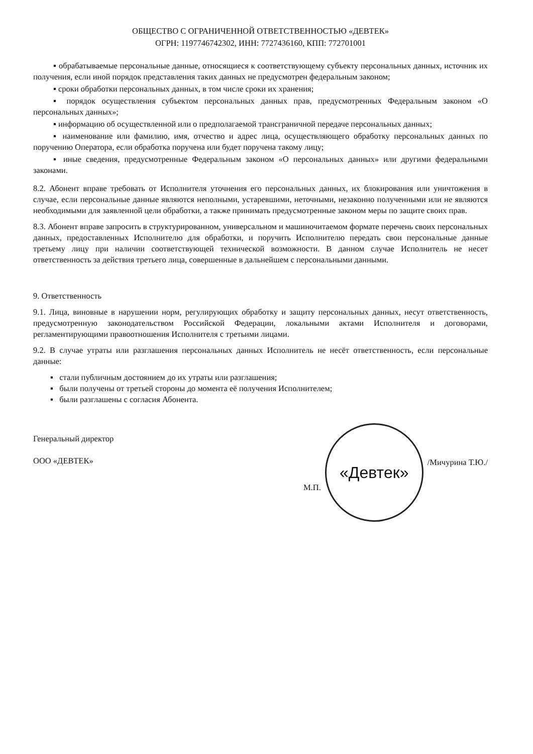ОБЩЕСТВО С ОГРАНИЧЕННОЙ ОТВЕТСТВЕННОСТЬЮ «ДЕВТЕК»
ОГРН: 1197746742302, ИНН: 7727436160, КПП: 772701001
▪ обрабатываемые персональные данные, относящиеся к соответствующему субъекту персональных данных, источник их получения, если иной порядок представления таких данных не предусмотрен федеральным законом;
▪ сроки обработки персональных данных, в том числе сроки их хранения;
▪ порядок осуществления субъектом персональных данных прав, предусмотренных Федеральным законом «О персональных данных»;
▪ информацию об осуществленной или о предполагаемой трансграничной передаче персональных данных;
▪ наименование или фамилию, имя, отчество и адрес лица, осуществляющего обработку персональных данных по поручению Оператора, если обработка поручена или будет поручена такому лицу;
▪ иные сведения, предусмотренные Федеральным законом «О персональных данных» или другими федеральными законами.
8.2. Абонент вправе требовать от Исполнителя уточнения его персональных данных, их блокирования или уничтожения в случае, если персональные данные являются неполными, устаревшими, неточными, незаконно полученными или не являются необходимыми для заявленной цели обработки, а также принимать предусмотренные законом меры по защите своих прав.
8.3. Абонент вправе запросить в структурированном, универсальном и машиночитаемом формате перечень своих персональных данных, предоставленных Исполнителю для обработки, и поручить Исполнителю передать свои персональные данные третьему лицу при наличии соответствующей технической возможности. В данном случае Исполнитель не несет ответственность за действия третьего лица, совершенные в дальнейшем с персональными данными.
9. Ответственность
9.1. Лица, виновные в нарушении норм, регулирующих обработку и защиту персональных данных, несут ответственность, предусмотренную законодательством Российской Федерации, локальными актами Исполнителя и договорами, регламентирующими правоотношения Исполнителя с третьими лицами.
9.2. В случае утраты или разглашения персональных данных Исполнитель не несёт ответственность, если персональные данные:
▪ стали публичным достоянием до их утраты или разглашения;
▪ были получены от третьей стороны до момента её получения Исполнителем;
▪ были разглашены с согласия Абонента.
Генеральный директор
ООО «ДЕВТЕК»
М.П.
«Девтек»
/Мичурина Т.Ю./